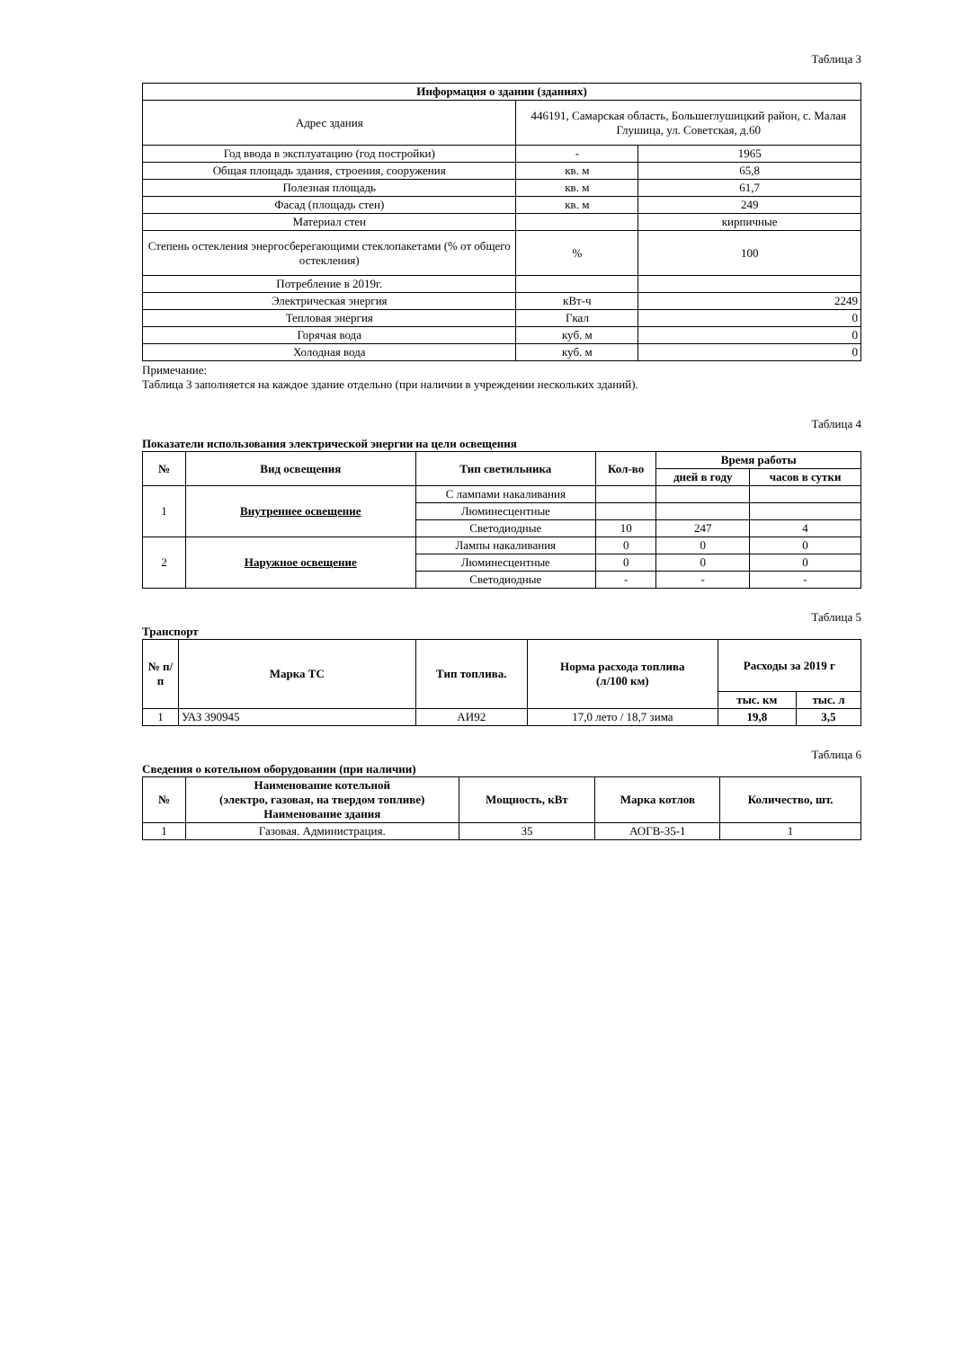Таблица 3
| Информация о здании (зданиях) | | |
| --- | --- | --- |
| Адрес здания | 446191, Самарская область, Большеглушицкий район, с. Малая Глушица, ул. Советская, д.60 | |
| Год ввода в эксплуатацию (год постройки) | - | 1965 |
| Общая площадь здания, строения, сооружения | кв. м | 65,8 |
| Полезная площадь | кв. м | 61,7 |
| Фасад (площадь стен) | кв. м | 249 |
| Материал стен | | кирпичные |
| Степень остекления энергосберегающими стеклопакетами (% от общего остекления) | % | 100 |
| Потребление в 2019г. | | |
| Электрическая энергия | кВт-ч | 2249 |
| Тепловая энергия | Гкал | 0 |
| Горячая вода | куб. м | 0 |
| Холодная вода | куб. м | 0 |
Примечание:
Таблица 3 заполняется на каждое здание отдельно (при наличии в учреждении нескольких зданий).
Таблица 4
Показатели использования электрической энергии на цели освещения
| № | Вид освещения | Тип светильника | Кол-во | Время работы | |
| --- | --- | --- | --- | --- | --- |
| | | | | дней в году | часов в сутки |
| 1 | Внутреннее освещение | С лампами накаливания | | | |
| | | Люминесцентные | | | |
| | | Светодиодные | 10 | 247 | 4 |
| 2 | Наружное освещение | Лампы накаливания | 0 | 0 | 0 |
| | | Люминесцентные | 0 | 0 | 0 |
| | | Светодиодные | - | - | - |
Таблица 5
Транспорт
| № п/п | Марка ТС | Тип топлива. | Норма расхода топлива (л/100 км) | Расходы за 2019 г | |
| --- | --- | --- | --- | --- | --- |
| | | | | тыс. км | тыс. л |
| 1 | УАЗ 390945 | АИ92 | 17,0 лето / 18,7 зима | 19,8 | 3,5 |
Таблица 6
Сведения о котельном оборудовании (при наличии)
| № | Наименование котельной (электро, газовая, на твердом топливе) Наименование здания | Мощность, кВт | Марка котлов | Количество, шт. |
| --- | --- | --- | --- | --- |
| 1 | Газовая. Администрация. | 35 | АОГВ-35-1 | 1 |